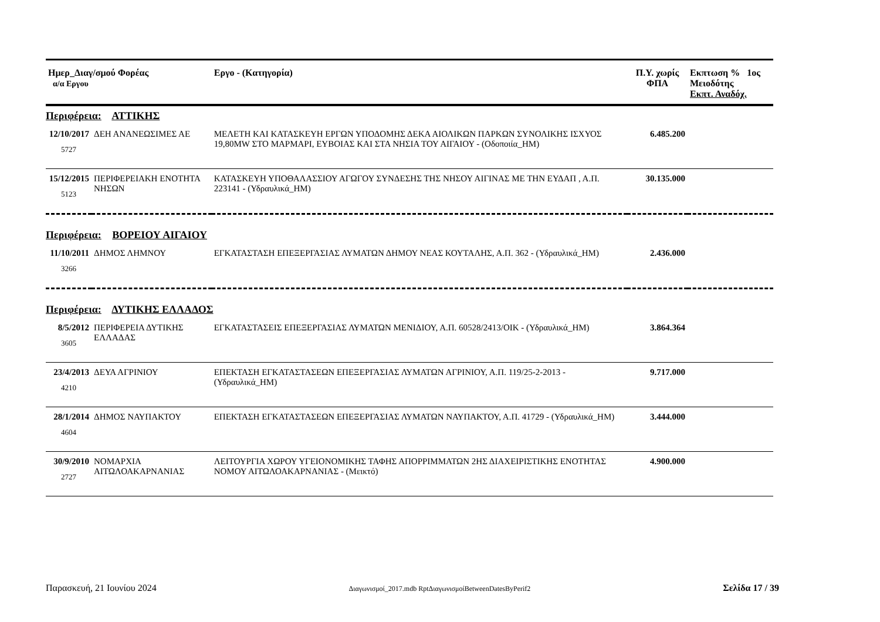| Ημερ_Διαγ/σμού Φορέας α/α Εργου | | Εργο - (Κατηγορία) | Π.Υ. χωρίς ΦΠΑ | Εκπτωση % 1ος Μειοδότης Εκπτ. Αναδόχ. |
| --- | --- | --- | --- | --- |
| Περιφέρεια: ΑΤΤΙΚΗΣ | | | | |
| 12/10/2017 5727 | ΔΕΗ ΑΝΑΝΕΩΣΙΜΕΣ ΑΕ | ΜΕΛΕΤΗ ΚΑΙ ΚΑΤΑΣΚΕΥΗ ΕΡΓΩΝ ΥΠΟΔΟΜΗΣ ΔΕΚΑ ΑΙΟΛΙΚΩΝ ΠΑΡΚΩΝ ΣΥΝΟΛΙΚΗΣ ΙΣΧΥΟΣ 19,80MW ΣΤΟ ΜΑΡΜΑΡΙ, ΕΥΒΟΙΑΣ ΚΑΙ ΣΤΑ ΝΗΣΙΑ ΤΟΥ ΑΙΓΑΙΟΥ - (Οδοποιία_ΗΜ) | 6.485.200 | |
| 15/12/2015 5123 | ΠΕΡΙΦΕΡΕΙΑΚΗ ΕΝΟΤΗΤΑ ΝΗΣΩΝ | ΚΑΤΑΣΚΕΥΗ ΥΠΟΘΑΛΑΣΣΙΟΥ ΑΓΩΓΟΥ ΣΥΝΔΕΣΗΣ ΤΗΣ ΝΗΣΟΥ ΑΙΓΙΝΑΣ ΜΕ ΤΗΝ ΕΥΔΑΠ , Α.Π. 223141 - (Υδραυλικά_ΗΜ) | 30.135.000 | |
| Περιφέρεια: ΒΟΡΕΙΟΥ ΑΙΓΑΙΟΥ | | | | |
| 11/10/2011 3266 | ΔΗΜΟΣ ΛΗΜΝΟΥ | ΕΓΚΑΤΑΣΤΑΣΗ ΕΠΕΞΕΡΓΑΣΙΑΣ ΛΥΜΑΤΩΝ ΔΗΜΟΥ ΝΕΑΣ ΚΟΥΤΑΛΗΣ, Α.Π. 362 - (Υδραυλικά_ΗΜ) | 2.436.000 | |
| Περιφέρεια: ΔΥΤΙΚΗΣ ΕΛΛΑΔΟΣ | | | | |
| 8/5/2012 3605 | ΠΕΡΙΦΕΡΕΙΑ ΔΥΤΙΚΗΣ ΕΛΛΑΔΑΣ | ΕΓΚΑΤΑΣΤΑΣΕΙΣ ΕΠΕΞΕΡΓΑΣΙΑΣ ΛΥΜΑΤΩΝ ΜΕΝΙΔΙΟΥ, Α.Π. 60528/2413/ΟΙΚ - (Υδραυλικά_ΗΜ) | 3.864.364 | |
| 23/4/2013 4210 | ΔΕΥΑ ΑΓΡΙΝΙΟΥ | ΕΠΕΚΤΑΣΗ ΕΓΚΑΤΑΣΤΑΣΕΩΝ ΕΠΕΞΕΡΓΑΣΙΑΣ ΛΥΜΑΤΩΝ ΑΓΡΙΝΙΟΥ, Α.Π. 119/25-2-2013 - (Υδραυλικά_ΗΜ) | 9.717.000 | |
| 28/1/2014 4604 | ΔΗΜΟΣ ΝΑΥΠΑΚΤΟΥ | ΕΠΕΚΤΑΣΗ ΕΓΚΑΤΑΣΤΑΣΕΩΝ ΕΠΕΞΕΡΓΑΣΙΑΣ ΛΥΜΑΤΩΝ ΝΑΥΠΑΚΤΟΥ, Α.Π. 41729 - (Υδραυλικά_ΗΜ) | 3.444.000 | |
| 30/9/2010 2727 | ΝΟΜΑΡΧΙΑ ΑΙΤΩΛΟΑΚΑΡΝΑΝΙΑΣ | ΛΕΙΤΟΥΡΓΙΑ ΧΩΡΟΥ ΥΓΕΙΟΝΟΜΙΚΗΣ ΤΑΦΗΣ ΑΠΟΡΡΙΜΜΑΤΩΝ 2ΗΣ ΔΙΑΧΕΙΡΙΣΤΙΚΗΣ ΕΝΟΤΗΤΑΣ ΝΟΜΟΥ ΑΙΤΩΛΟΑΚΑΡΝΑΝΙΑΣ - (Μεικτό) | 4.900.000 | |
Παρασκευή, 21 Ιουνίου 2024 Διαγωνισμοί_2017.mdb RptΔιαγωνισμοίBetweenDatesByPerif2 Σελίδα 17 / 39